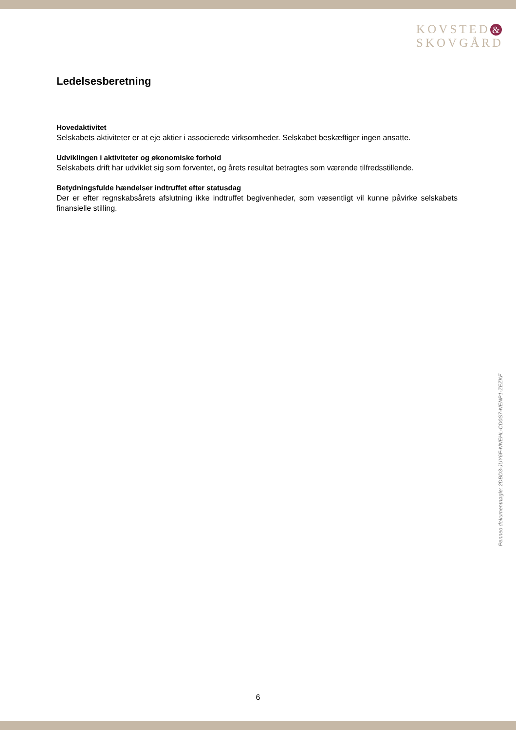KOVSTED &
SKOVGÅRD
Ledelsesberetning
Hovedaktivitet
Selskabets aktiviteter er at eje aktier i associerede virksomheder. Selskabet beskæftiger ingen ansatte.
Udviklingen i aktiviteter og økonomiske forhold
Selskabets drift har udviklet sig som forventet, og årets resultat betragtes som værende tilfredsstillende.
Betydningsfulde hændelser indtruffet efter statusdag
Der er efter regnskabsårets afslutning ikke indtruffet begivenheder, som væsentligt vil kunne påvirke selskabets finansielle stilling.
Penneo dokumentnøgle: 2DBD3-JUY6F-NNEHL-CD0S7-NENP1-ZEZKF
6